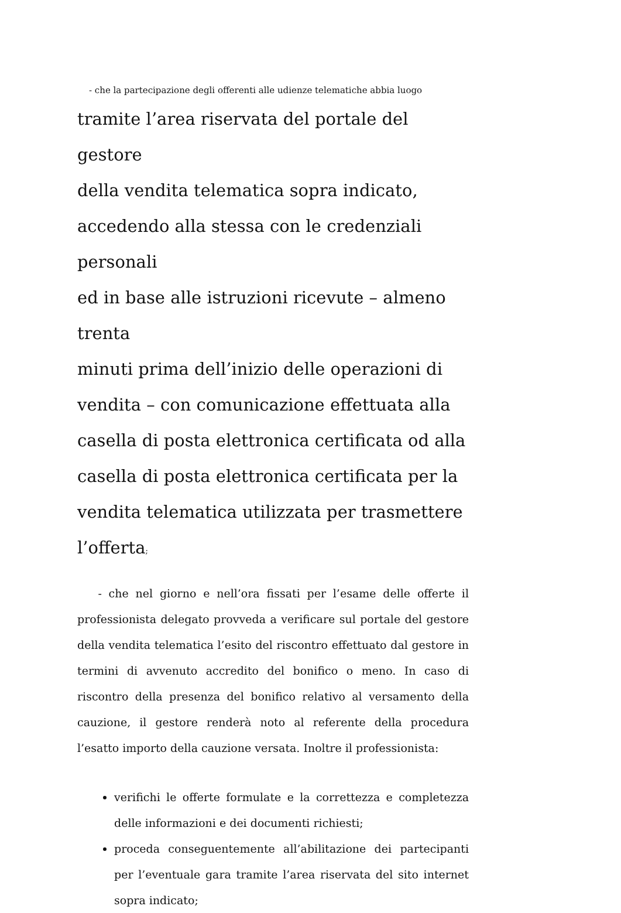- che la partecipazione degli offerenti alle udienze telematiche abbia luogo
tramite l’area riservata del portale del gestore
della vendita telematica sopra indicato,
accedendo alla stessa con le credenziali personali
ed in base alle istruzioni ricevute – almeno trenta
minuti prima dell’inizio delle operazioni di
vendita – con comunicazione effettuata alla
casella di posta elettronica certificata od alla
casella di posta elettronica certificata per la
vendita telematica utilizzata per trasmettere
l’offerta;
- che nel giorno e nell’ora fissati per l’esame delle offerte il professionista delegato provveda a verificare sul portale del gestore della vendita telematica l’esito del riscontro effettuato dal gestore in termini di avvenuto accredito del bonifico o meno. In caso di riscontro della presenza del bonifico relativo al versamento della cauzione, il gestore renderà noto al referente della procedura l’esatto importo della cauzione versata. Inoltre il professionista:
verifichi le offerte formulate e la correttezza e completezza delle informazioni e dei documenti richiesti;
proceda conseguentemente all’abilitazione dei partecipanti per l’eventuale gara tramite l’area riservata del sito internet sopra indicato;